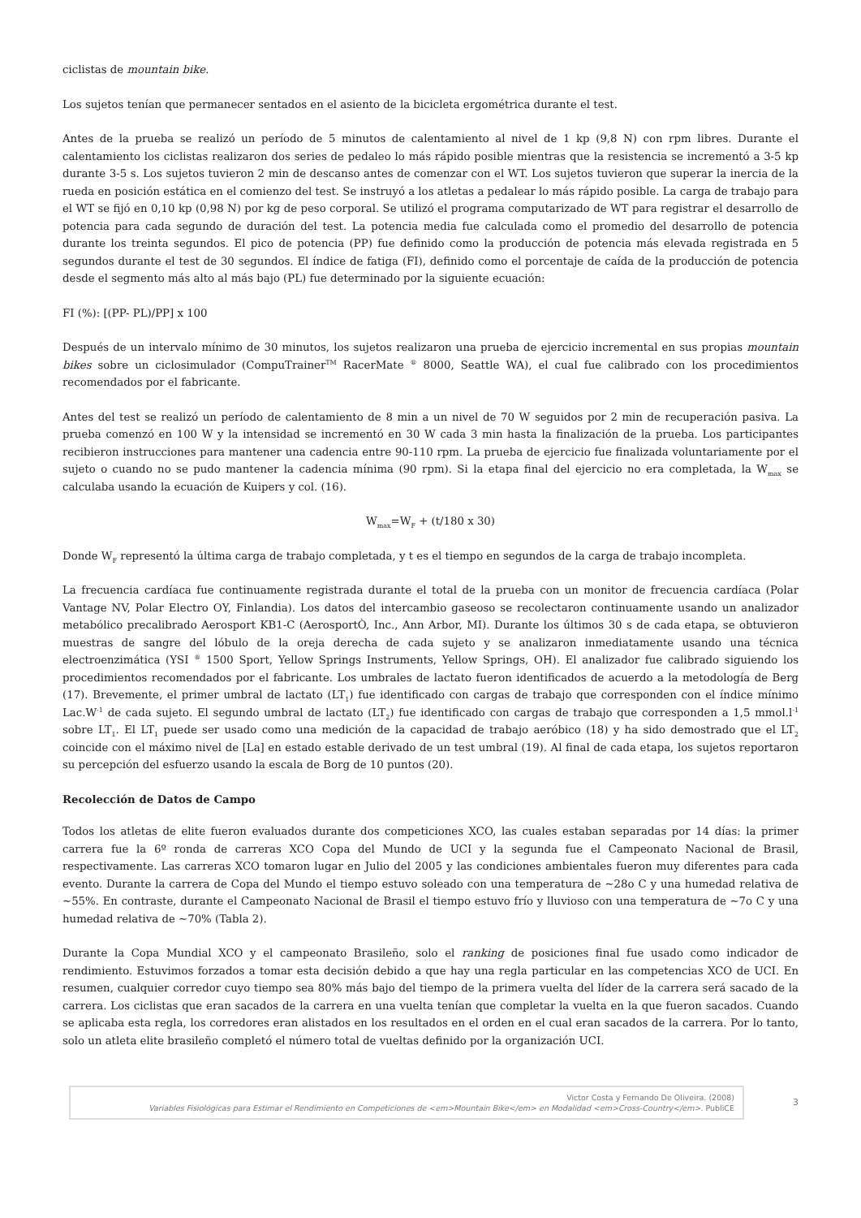ciclistas de mountain bike.
Los sujetos tenían que permanecer sentados en el asiento de la bicicleta ergométrica durante el test.
Antes de la prueba se realizó un período de 5 minutos de calentamiento al nivel de 1 kp (9,8 N) con rpm libres. Durante el calentamiento los ciclistas realizaron dos series de pedaleo lo más rápido posible mientras que la resistencia se incrementó a 3-5 kp durante 3-5 s. Los sujetos tuvieron 2 min de descanso antes de comenzar con el WT. Los sujetos tuvieron que superar la inercia de la rueda en posición estática en el comienzo del test. Se instruyó a los atletas a pedalear lo más rápido posible. La carga de trabajo para el WT se fijó en 0,10 kp (0,98 N) por kg de peso corporal. Se utilizó el programa computarizado de WT para registrar el desarrollo de potencia para cada segundo de duración del test. La potencia media fue calculada como el promedio del desarrollo de potencia durante los treinta segundos. El pico de potencia (PP) fue definido como la producción de potencia más elevada registrada en 5 segundos durante el test de 30 segundos. El índice de fatiga (FI), definido como el porcentaje de caída de la producción de potencia desde el segmento más alto al más bajo (PL) fue determinado por la siguiente ecuación:
FI (%): [(PP- PL)/PP] x 100
Después de un intervalo mínimo de 30 minutos, los sujetos realizaron una prueba de ejercicio incremental en sus propias mountain bikes sobre un ciclosimulador (CompuTrainer<sup>TM</sup> RacerMate <sup>®</sup> 8000, Seattle WA), el cual fue calibrado con los procedimientos recomendados por el fabricante.
Antes del test se realizó un período de calentamiento de 8 min a un nivel de 70 W seguidos por 2 min de recuperación pasiva. La prueba comenzó en 100 W y la intensidad se incrementó en 30 W cada 3 min hasta la finalización de la prueba. Los participantes recibieron instrucciones para mantener una cadencia entre 90-110 rpm. La prueba de ejercicio fue finalizada voluntariamente por el sujeto o cuando no se pudo mantener la cadencia mínima (90 rpm). Si la etapa final del ejercicio no era completada, la W<sub>max</sub> se calculaba usando la ecuación de Kuipers y col. (16).
W<sub>max</sub>=W<sub>F</sub> + (t/180 x 30)
Donde W<sub>F</sub> representó la última carga de trabajo completada, y t es el tiempo en segundos de la carga de trabajo incompleta.
La frecuencia cardíaca fue continuamente registrada durante el total de la prueba con un monitor de frecuencia cardíaca (Polar Vantage NV, Polar Electro OY, Finlandia). Los datos del intercambio gaseoso se recolectaron continuamente usando un analizador metabólico precalibrado Aerosport KB1-C (AerosportÒ, Inc., Ann Arbor, MI). Durante los últimos 30 s de cada etapa, se obtuvieron muestras de sangre del lóbulo de la oreja derecha de cada sujeto y se analizaron inmediatamente usando una técnica electroenzimática (YSI <sup>®</sup> 1500 Sport, Yellow Springs Instruments, Yellow Springs, OH). El analizador fue calibrado siguiendo los procedimientos recomendados por el fabricante. Los umbrales de lactato fueron identificados de acuerdo a la metodología de Berg (17). Brevemente, el primer umbral de lactato (LT<sub>1</sub>) fue identificado con cargas de trabajo que corresponden con el índice mínimo Lac.W<sup>-1</sup> de cada sujeto. El segundo umbral de lactato (LT<sub>2</sub>) fue identificado con cargas de trabajo que corresponden a 1,5 mmol.l<sup>-1</sup> sobre LT<sub>1</sub>. El LT<sub>1</sub> puede ser usado como una medición de la capacidad de trabajo aeróbico (18) y ha sido demostrado que el LT<sub>2</sub> coincide con el máximo nivel de [La] en estado estable derivado de un test umbral (19). Al final de cada etapa, los sujetos reportaron su percepción del esfuerzo usando la escala de Borg de 10 puntos (20).
Recolección de Datos de Campo
Todos los atletas de elite fueron evaluados durante dos competiciones XCO, las cuales estaban separadas por 14 días: la primer carrera fue la 6º ronda de carreras XCO Copa del Mundo de UCI y la segunda fue el Campeonato Nacional de Brasil, respectivamente. Las carreras XCO tomaron lugar en Julio del 2005 y las condiciones ambientales fueron muy diferentes para cada evento. Durante la carrera de Copa del Mundo el tiempo estuvo soleado con una temperatura de ~28o C y una humedad relativa de ~55%. En contraste, durante el Campeonato Nacional de Brasil el tiempo estuvo frío y lluvioso con una temperatura de ~7o C y una humedad relativa de ~70% (Tabla 2).
Durante la Copa Mundial XCO y el campeonato Brasileño, solo el ranking de posiciones final fue usado como indicador de rendimiento. Estuvimos forzados a tomar esta decisión debido a que hay una regla particular en las competencias XCO de UCI. En resumen, cualquier corredor cuyo tiempo sea 80% más bajo del tiempo de la primera vuelta del líder de la carrera será sacado de la carrera. Los ciclistas que eran sacados de la carrera en una vuelta tenían que completar la vuelta en la que fueron sacados. Cuando se aplicaba esta regla, los corredores eran alistados en los resultados en el orden en el cual eran sacados de la carrera. Por lo tanto, solo un atleta elite brasileño completó el número total de vueltas definido por la organización UCI.
Victor Costa y Fernando De Oliveira. (2008)
Variables Fisiológicas para Estimar el Rendimiento en Competiciones de <em>Mountain Bike</em> en Modalidad <em>Cross-Country</em>. PubliCE
3